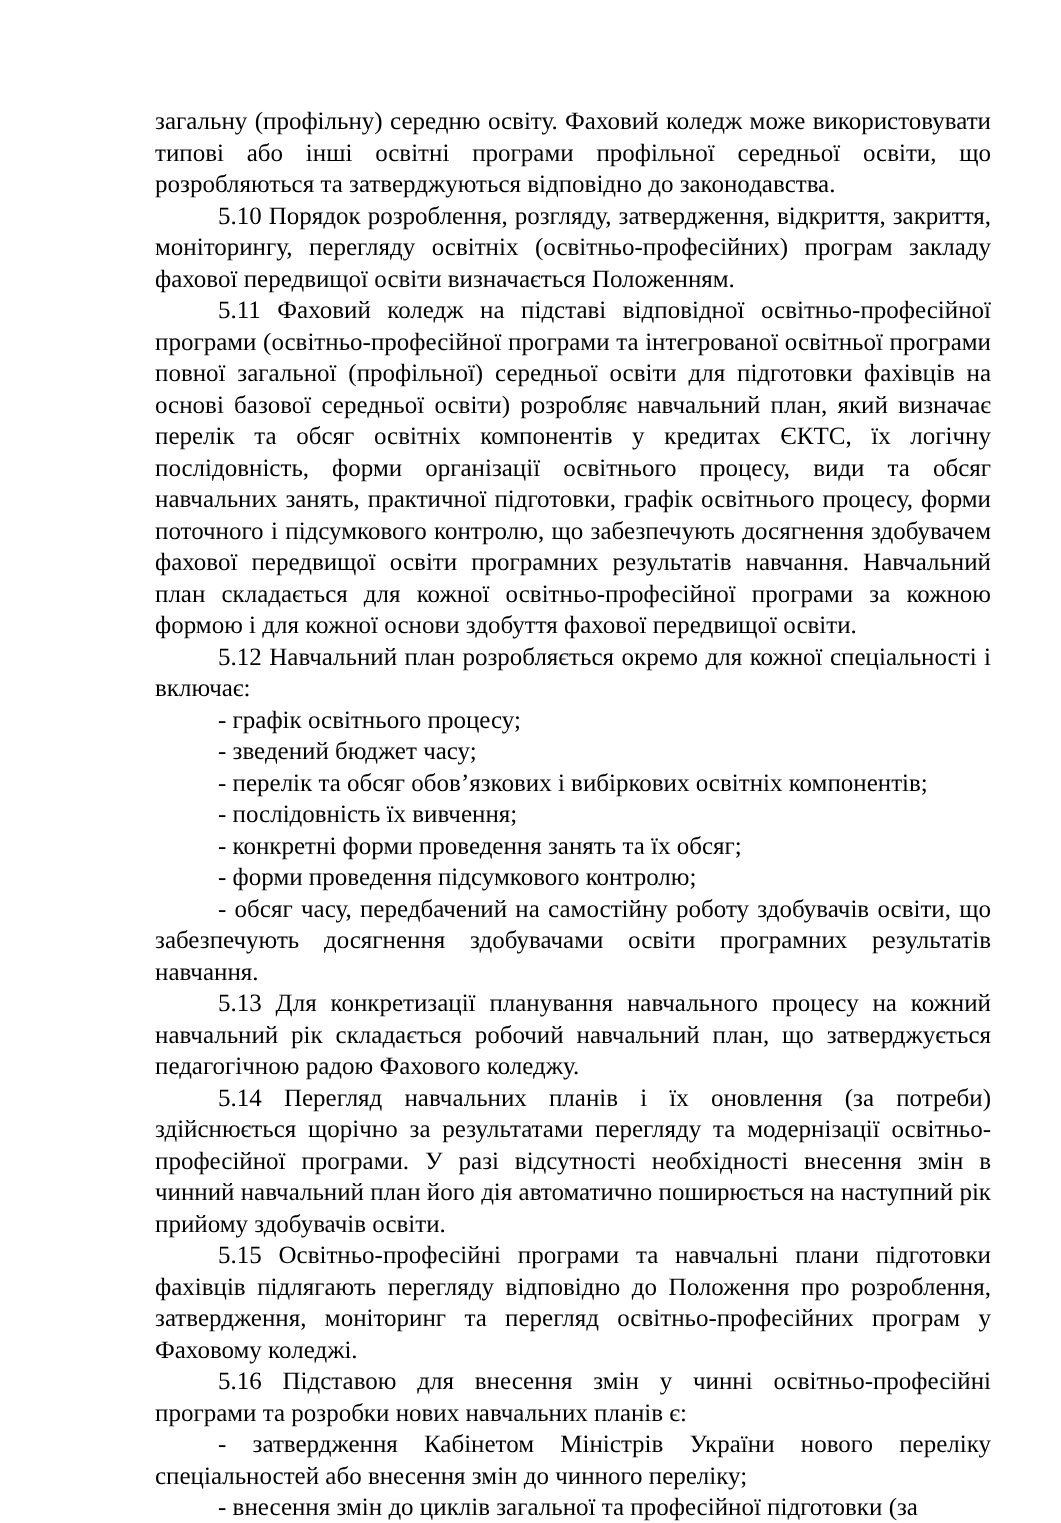загальну (профільну) середню освіту. Фаховий коледж може використовувати типові або інші освітні програми профільної середньої освіти, що розробляються та затверджуються відповідно до законодавства.
5.10 Порядок розроблення, розгляду, затвердження, відкриття, закриття, моніторингу, перегляду освітніх (освітньо-професійних) програм закладу фахової передвищої освіти визначається Положенням.
5.11 Фаховий коледж на підставі відповідної освітньо-професійної програми (освітньо-професійної програми та інтегрованої освітньої програми повної загальної (профільної) середньої освіти для підготовки фахівців на основі базової середньої освіти) розробляє навчальний план, який визначає перелік та обсяг освітніх компонентів у кредитах ЄКТС, їх логічну послідовність, форми організації освітнього процесу, види та обсяг навчальних занять, практичної підготовки, графік освітнього процесу, форми поточного і підсумкового контролю, що забезпечують досягнення здобувачем фахової передвищої освіти програмних результатів навчання. Навчальний план складається для кожної освітньо-професійної програми за кожною формою і для кожної основи здобуття фахової передвищої освіти.
5.12 Навчальний план розробляється окремо для кожної спеціальності і включає:
- графік освітнього процесу;
- зведений бюджет часу;
- перелік та обсяг обов’язкових і вибіркових освітніх компонентів;
- послідовність їх вивчення;
- конкретні форми проведення занять та їх обсяг;
- форми проведення підсумкового контролю;
- обсяг часу, передбачений на самостійну роботу здобувачів освіти, що забезпечують досягнення здобувачами освіти програмних результатів навчання.
5.13 Для конкретизації планування навчального процесу на кожний навчальний рік складається робочий навчальний план, що затверджується педагогічною радою Фахового коледжу.
5.14 Перегляд навчальних планів і їх оновлення (за потреби) здійснюється щорічно за результатами перегляду та модернізації освітньо-професійної програми. У разі відсутності необхідності внесення змін в чинний навчальний план його дія автоматично поширюється на наступний рік прийому здобувачів освіти.
5.15 Освітньо-професійні програми та навчальні плани підготовки фахівців підлягають перегляду відповідно до Положення про розроблення, затвердження, моніторинг та перегляд освітньо-професійних програм у Фаховому коледжі.
5.16 Підставою для внесення змін у чинні освітньо-професійні програми та розробки нових навчальних планів є:
- затвердження Кабінетом Міністрів України нового переліку спеціальностей або внесення змін до чинного переліку;
- внесення змін до циклів загальної та професійної підготовки (за